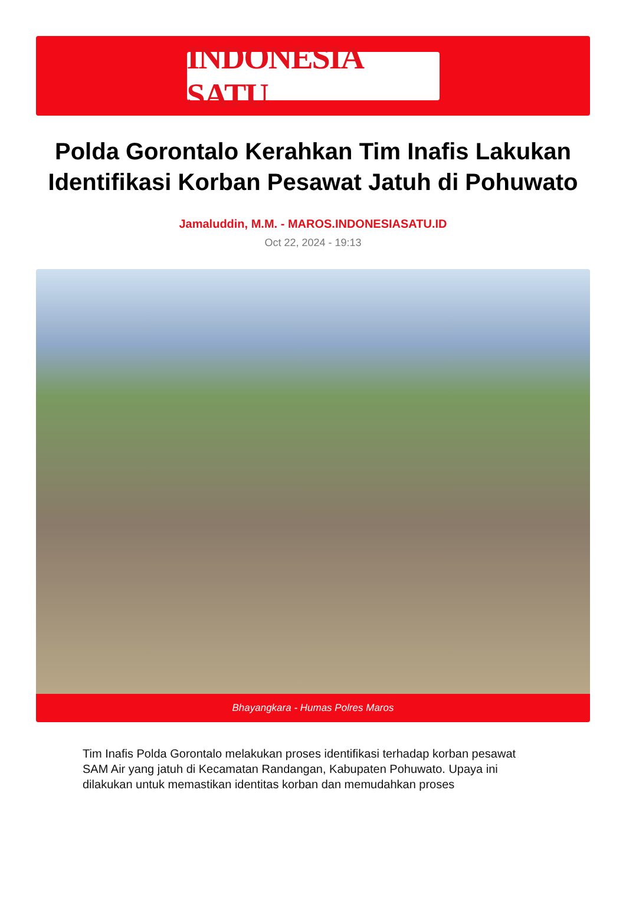INDONESIA SATU
Polda Gorontalo Kerahkan Tim Inafis Lakukan Identifikasi Korban Pesawat Jatuh di Pohuwato
Jamaluddin, M.M. - MAROS.INDONESIASATU.ID
Oct 22, 2024 - 19:13
Bhayangkara - Humas Polres Maros
Tim Inafis Polda Gorontalo melakukan proses identifikasi terhadap korban pesawat SAM Air yang jatuh di Kecamatan Randangan, Kabupaten Pohuwato. Upaya ini dilakukan untuk memastikan identitas korban dan memudahkan proses